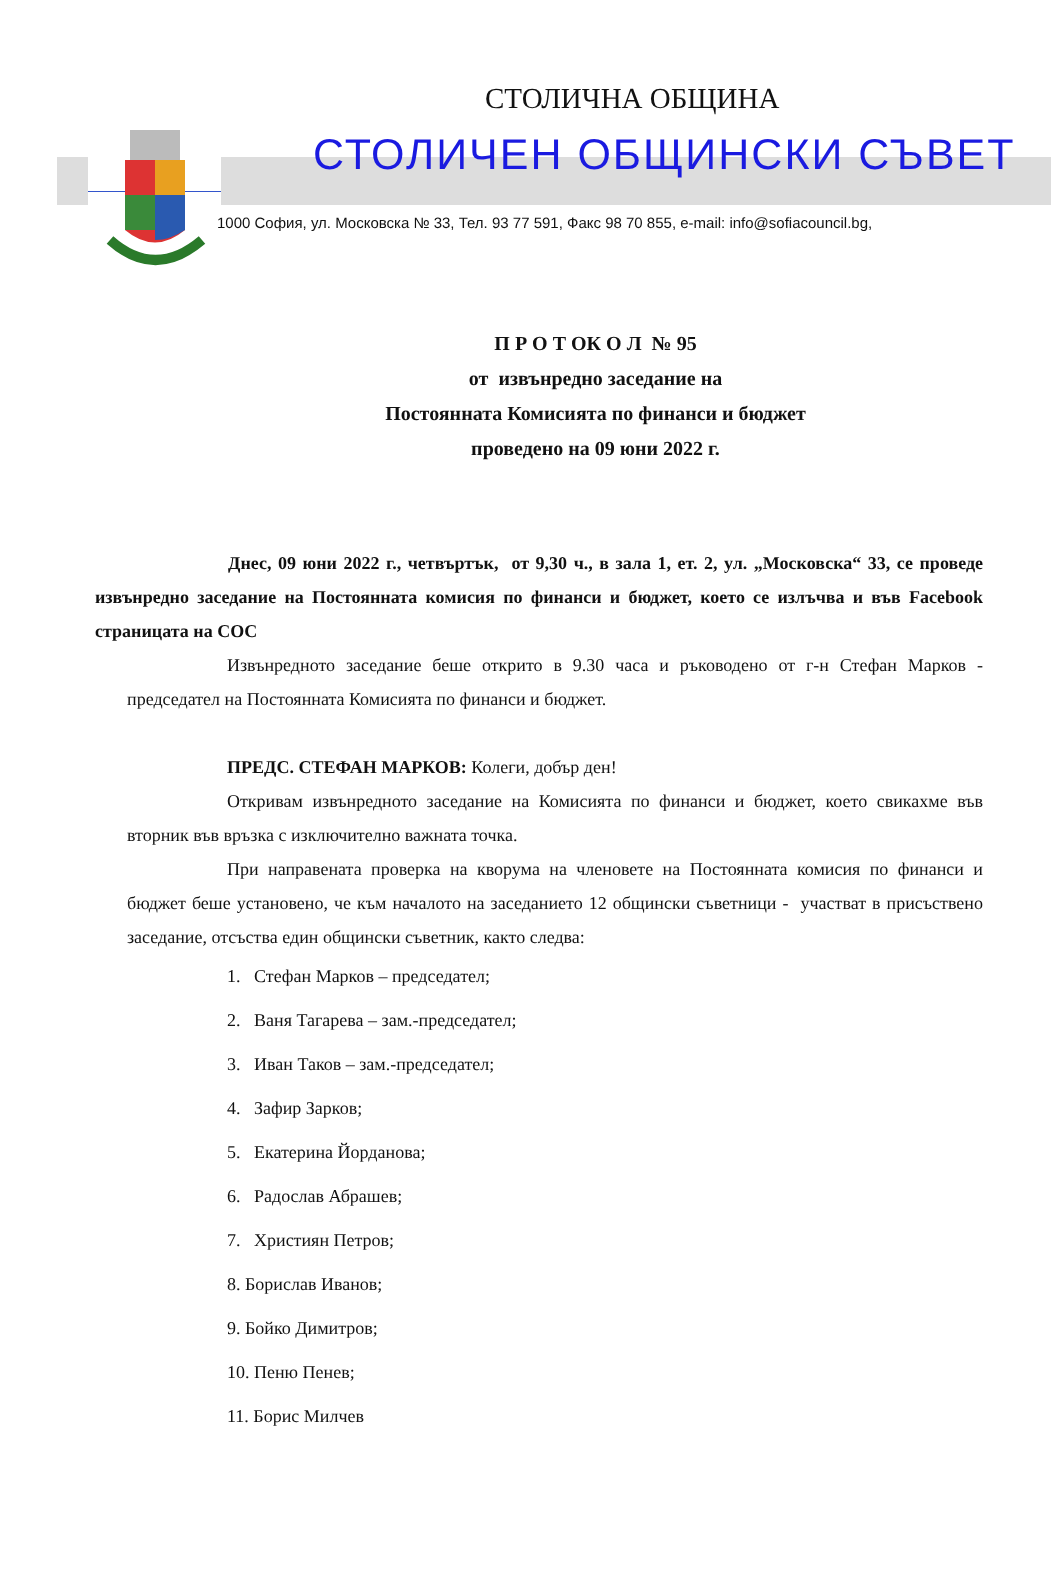СТОЛИЧНА ОБЩИНА
СТОЛИЧЕН ОБЩИНСКИ СЪВЕТ
1000 София, ул. Московска № 33, Тел. 93 77 591, Факс 98 70 855, e-mail: info@sofiacouncil.bg,
П Р О Т ОК О Л № 95
от извънредно заседание на
Постоянната Комисията по финанси и бюджет
проведено на 09 юни 2022 г.
Днес, 09 юни 2022 г., четвъртък, от 9,30 ч., в зала 1, ет. 2, ул. „Московска“ 33, се проведе извънредно заседание на Постоянната комисия по финанси и бюджет, което се излъчва и във Facebook страницата на СОС
Извънредното заседание беше открито в 9.30 часа и ръководено от г-н Стефан Марков - председател на Постоянната Комисията по финанси и бюджет.
ПРЕДС. СТЕФАН МАРКОВ: Колеги, добър ден!
Откривам извънредното заседание на Комисията по финанси и бюджет, което свикахме във вторник във връзка с изключително важната точка.
При направената проверка на кворума на членовете на Постоянната комисия по финанси и бюджет беше установено, че към началото на заседанието 12 общински съветници - участват в присъствено заседание, отсъства един общински съветник, както следва:
1. Стефан Марков – председател;
2. Ваня Тагарева – зам.-председател;
3. Иван Таков – зам.-председател;
4. Зафир Зарков;
5. Екатерина Йорданова;
6. Радослав Абрашев;
7. Християн Петров;
8. Борислав Иванов;
9. Бойко Димитров;
10. Пеню Пенев;
11. Борис Милчев